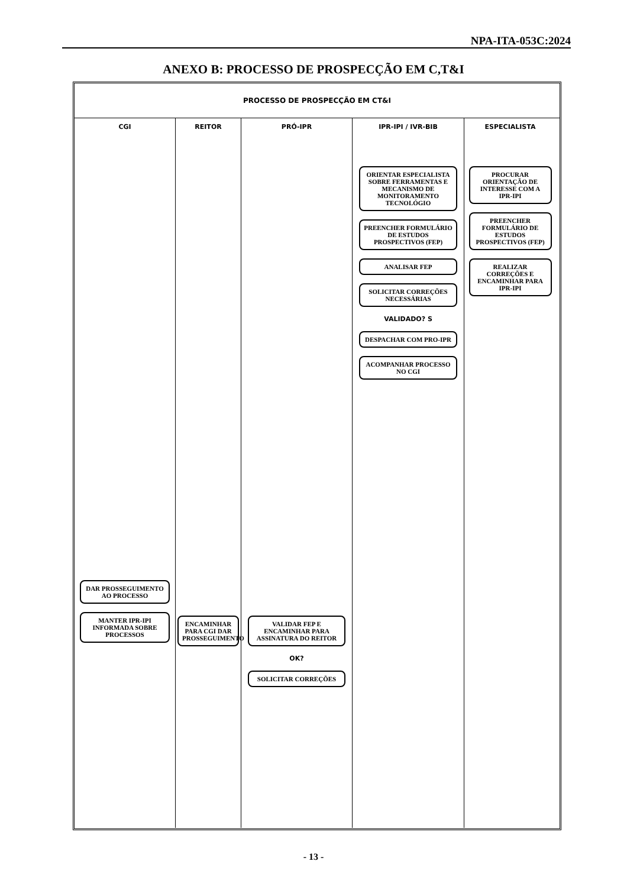NPA-ITA-053C:2024
ANEXO B: PROCESSO DE PROSPECÇÃO EM C,T&I
PROCESSO DE PROSPECÇÃO EM CT&I
CGI
DAR PROSSEGUIMENTO AO PROCESSO
MANTER IPR-IPI INFORMADA SOBRE PROCESSOS
REITOR
ENCAMINHAR PARA CGI DAR PROSSEGUIMENTO
PRÓ-IPR
VALIDAR FEP E ENCAMINHAR PARA ASSINATURA DO REITOR
OK?
SOLICITAR CORREÇÕES
IPR-IPI / IVR-BIB
ORIENTAR ESPECIALISTA SOBRE FERRAMENTAS E MECANISMO DE MONITORAMENTO TECNOLÓGIO
PREENCHER FORMULÁRIO DE ESTUDOS PROSPECTIVOS (FEP)
ANALISAR FEP
SOLICITAR CORREÇÕES NECESSÁRIAS
VALIDADO? S
DESPACHAR COM PRO-IPR
ACOMPANHAR PROCESSO NO CGI
ESPECIALISTA
PROCURAR ORIENTAÇÃO DE INTERESSE COM A IPR-IPI
PREENCHER FORMULÁRIO DE ESTUDOS PROSPECTIVOS (FEP)
REALIZAR CORREÇÕES E ENCAMINHAR PARA IPR-IPI
- 13 -